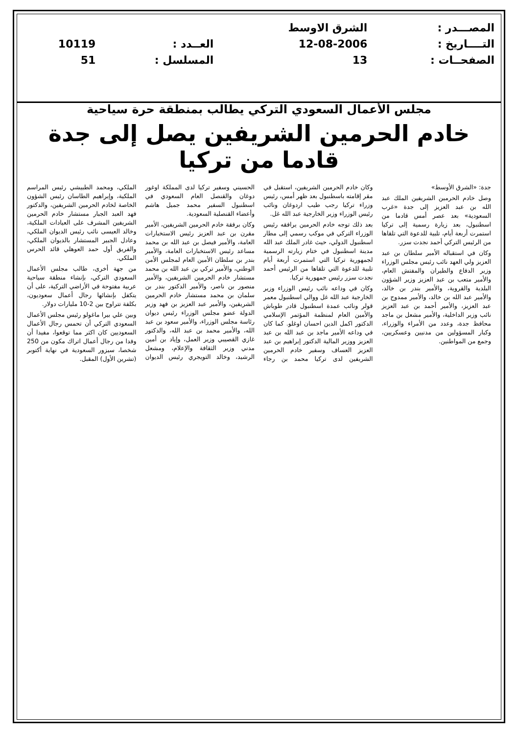| المصـــدر : | الشرق الاوسط | | |
| التــــاريخ : | 12-08-2006 | العــدد : | 10119 |
| الصفحــات : | 13 | المسلسل : | 51 |
مجلس الأعمال السعودي التركي يطالب بمنطقة حرة سياحية
خادم الحرمين الشريفين يصل إلى جدة قادما من تركيا
جدة: «الشرق الأوسط»
وصل خادم الحرمين الشريفين الملك عبد الله بن عبد العزيز إلى جدة «غرب السعودية» بعد عصر أمس قادما من اسطنبول، بعد زيارة رسمية إلى تركيا استمرت أربعة أيام، تلبية للدعوة التي تلقاها من الرئيس التركي أحمد نجدت سزر.
وكان في استقباله الأمير سلطان بن عبد العزيز ولي العهد نائب رئيس مجلس الوزراء وزير الدفاع والطيران والمفتش العام، والأمير متعب بن عبد العزيز وزير الشؤون البلدية والقروية، والأمير بندر بن خالد، والأمير عبد الله بن خالد، والأمير ممدوح بن عبد العزيز، والأمير أحمد بن عبد العزيز نائب وزير الداخلية، والأمير مشعل بن ماجد محافظ جدة، وعدد من الأمراء والوزراء، وكبار المسؤولين من مدنيين وعسكريين، وجمع من المواطنين.
وكان خادم الحرمين الشريفين، استقبل في مقر إقامته باسطنبول بعد ظهر أمس، رئيس وزراء تركيا رجب طيب اردوغان ونائب رئيس الوزراء وزير الخارجية عبد الله غل.
بعد ذلك توجه خادم الحرمين يرافقه رئيس الوزراء التركي في موكب رسمي إلى مطار اسطنبول الدولي، حيث غادر الملك عبد الله مدينة اسطنبول في ختام زيارته الرسمية لجمهورية تركيا التي استمرت أربعة أيام تلبية للدعوة التي تلقاها من الرئيس أحمد نجدت سزر رئيس جمهورية تركيا.
وكان في وداعه نائب رئيس الوزراء وزير الخارجية عبد الله غل ووالي اسطنبول معمر قولر ونائب عمدة اسطنبول قادر طوباش والأمين العام لمنظمة المؤتمر الإسلامي الدكتور اكمل الدين احسان اوغلو. كما كان في وداعه الأمير ماجد بن عبد الله بن عبد العزيز ووزير المالية الدكتور إبراهيم بن عبد العزيز العساف وسفير خادم الحرمين الشريفين لدى تركيا محمد بن رجاء الحسيني وسفير تركيا لدى المملكة اوغور دوغان والقنصل العام السعودي في اسطنبول السفير محمد جميل هاشم وأعضاء القنصلية السعودية.
وكان برفقة خادم الحرمين الشريفين، الأمير مقرن بن عبد العزيز رئيس الاستخبارات العامة، والأمير فيصل بن عبد الله بن محمد مساعد رئيس الاستخبارات العامة، والأمير بندر بن سلطان الأمين العام لمجلس الأمن الوطني، والأمير تركي بن عبد الله بن محمد مستشار خادم الحرمين الشريفين، والأمير منصور بن ناصر، والأمير الدكتور بندر بن سلمان بن محمد مستشار خادم الحرمين الشريفين، والأمير عبد العزيز بن فهد وزير الدولة عضو مجلس الوزراء رئيس ديوان رئاسة مجلس الوزراء، والأمير سعود بن عبد الله، والأمير محمد بن عبد الله، والدكتور غازي القصيبي وزير العمل، وإياد بن أمين مدني وزير الثقافة والإعلام، ومشعل الرشيد، وخالد التويجري رئيس الديوان الملكي، ومحمد الطبيشي رئيس المراسم الملكية، وإبراهيم الطاسان رئيس الشؤون الخاصة لخادم الحرمين الشريفين، والدكتور فهد العبد الجبار مستشار خادم الحرمين الشريفين المشرف على العيادات الملكية، وخالد العيسى نائب رئيس الديوان الملكي، وعادل الجبير المستشار بالديوان الملكي، والفريق أول حمد العوهلي قائد الحرس الملكي.
من جهة أخرى، طالب مجلس الأعمال السعودي التركي، بإنشاء منطقة سياحية عربية مفتوحة في الأراضي التركية، على أن يتكفل بإنشائها رجال أعمال سعوديون، بكلفة تتراوح بين 2-10 مليارات دولار.
وبين علي بيرا ماغولو رئيس مجلس الأعمال السعودي التركي أن تحمس رجال الأعمال السعوديين كان اكثر مما توقعوا، مفيدا أن وفدا من رجال أعمال اتراك مكون من 250 شخصا، سيزور السعودية في نهاية أكتوبر (تشرين الأول) المقبل.